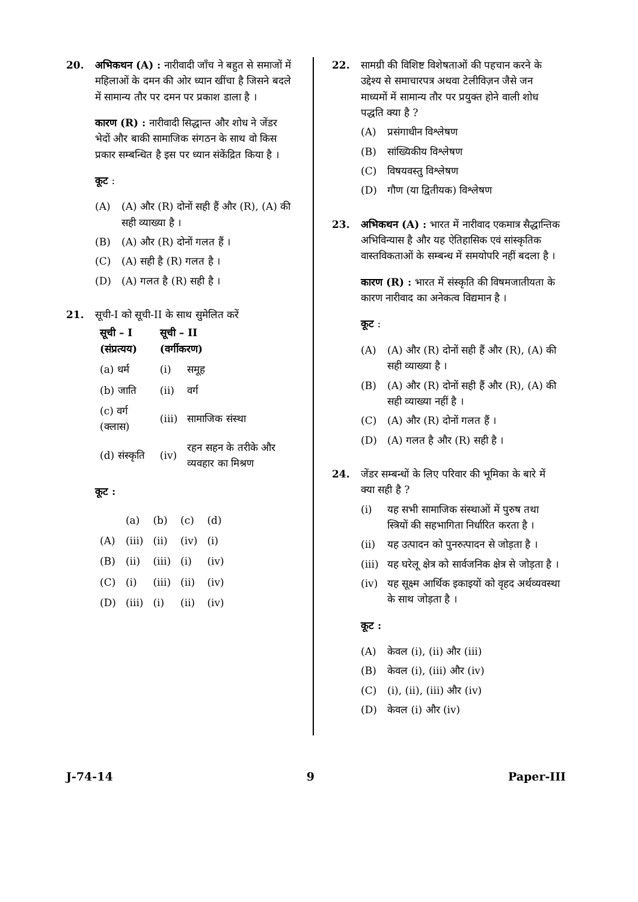20. अभिकथन (A) : नारीवादी जाँच ने बहुत से समाजों में महिलाओं के दमन की ओर ध्यान खींचा है जिसने बदले में सामान्य तौर पर दमन पर प्रकाश डाला है ।
कारण (R) : नारीवादी सिद्धान्त और शोध ने जेंडर भेदों और बाकी सामाजिक संगठन के साथ वो किस प्रकार सम्बन्धित है इस पर ध्यान संकेंद्रित किया है ।
कूट :
(A) (A) और (R) दोनों सही हैं और (R), (A) की सही व्याख्या है ।
(B) (A) और (R) दोनों गलत हैं ।
(C) (A) सही है (R) गलत है ।
(D) (A) गलत है (R) सही है ।
21. सूची-I को सूची-II के साथ सुमेलित करें
| सूची – I (संप्रत्यय) | सूची – II (वर्गीकरण) | |
| --- | --- | --- |
| (a) धर्म | (i) | समूह |
| (b) जाति | (ii) | वर्ग |
| (c) वर्ग (क्लास) | (iii) | सामाजिक संस्था |
| (d) संस्कृति | (iv) | रहन सहन के तरीके और व्यवहार का मिश्रण |
कूट :
| | (a) | (b) | (c) | (d) |
| (A) | (iii) | (ii) | (iv) | (i) |
| (B) | (ii) | (iii) | (i) | (iv) |
| (C) | (i) | (iii) | (ii) | (iv) |
| (D) | (iii) | (i) | (ii) | (iv) |
22. सामग्री की विशिष्ट विशेषताओं की पहचान करने के उद्देश्य से समाचारपत्र अथवा टेलीविज़न जैसे जन माध्यमों में सामान्य तौर पर प्रयुक्त होने वाली शोध पद्धति क्या है ?
(A) प्रसंगाधीन विश्लेषण
(B) सांख्यिकीय विश्लेषण
(C) विषयवस्तु विश्लेषण
(D) गौण (या द्वितीयक) विश्लेषण
23. अभिकथन (A) : भारत में नारीवाद एकमात्र सैद्धान्तिक अभिविन्यास है और यह ऐतिहासिक एवं सांस्कृतिक वास्तविकताओं के सम्बन्ध में समयोपरि नहीं बदला है ।
कारण (R) : भारत में संस्कृति की विषमजातीयता के कारण नारीवाद का अनेकत्व विद्यमान है ।
कूट :
(A) (A) और (R) दोनों सही हैं और (R), (A) की सही व्याख्या है ।
(B) (A) और (R) दोनों सही हैं और (R), (A) की सही व्याख्या नहीं है ।
(C) (A) और (R) दोनों गलत हैं ।
(D) (A) गलत है और (R) सही है ।
24. जेंडर सम्बन्धों के लिए परिवार की भूमिका के बारे में क्या सही है ?
(i) यह सभी सामाजिक संस्थाओं में पुरुष तथा स्त्रियों की सहभागिता निर्धारित करता है ।
(ii) यह उत्पादन को पुनरुत्पादन से जोड़ता है ।
(iii) यह घरेलू क्षेत्र को सार्वजनिक क्षेत्र से जोड़ता है ।
(iv) यह सूक्ष्म आर्थिक इकाइयों को वृहद अर्थव्यवस्था के साथ जोड़ता है ।
कूट :
(A) केवल (i), (ii) और (iii)
(B) केवल (i), (iii) और (iv)
(C) (i), (ii), (iii) और (iv)
(D) केवल (i) और (iv)
J-74-14 9 Paper-III